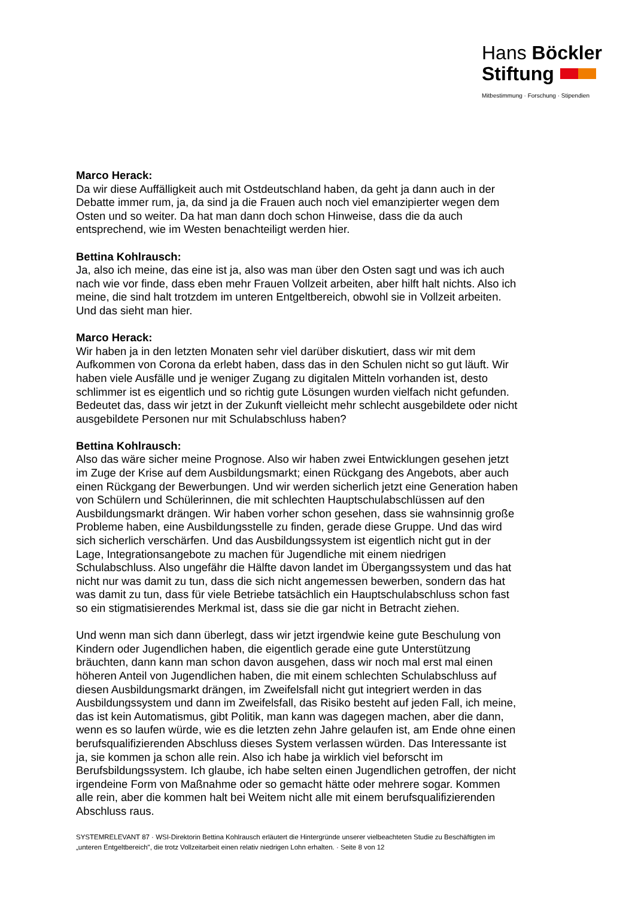Hans Böckler
Stiftung
Mitbestimmung · Forschung · Stipendien
Marco Herack:
Da wir diese Auffälligkeit auch mit Ostdeutschland haben, da geht ja dann auch in der Debatte immer rum, ja, da sind ja die Frauen auch noch viel emanzipierter wegen dem Osten und so weiter. Da hat man dann doch schon Hinweise, dass die da auch entsprechend, wie im Westen benachteiligt werden hier.
Bettina Kohlrausch:
Ja, also ich meine, das eine ist ja, also was man über den Osten sagt und was ich auch nach wie vor finde, dass eben mehr Frauen Vollzeit arbeiten, aber hilft halt nichts. Also ich meine, die sind halt trotzdem im unteren Entgeltbereich, obwohl sie in Vollzeit arbeiten. Und das sieht man hier.
Marco Herack:
Wir haben ja in den letzten Monaten sehr viel darüber diskutiert, dass wir mit dem Aufkommen von Corona da erlebt haben, dass das in den Schulen nicht so gut läuft. Wir haben viele Ausfälle und je weniger Zugang zu digitalen Mitteln vorhanden ist, desto schlimmer ist es eigentlich und so richtig gute Lösungen wurden vielfach nicht gefunden. Bedeutet das, dass wir jetzt in der Zukunft vielleicht mehr schlecht ausgebildete oder nicht ausgebildete Personen nur mit Schulabschluss haben?
Bettina Kohlrausch:
Also das wäre sicher meine Prognose. Also wir haben zwei Entwicklungen gesehen jetzt im Zuge der Krise auf dem Ausbildungsmarkt; einen Rückgang des Angebots, aber auch einen Rückgang der Bewerbungen. Und wir werden sicherlich jetzt eine Generation haben von Schülern und Schülerinnen, die mit schlechten Hauptschulabschlüssen auf den Ausbildungsmarkt drängen. Wir haben vorher schon gesehen, dass sie wahnsinnig große Probleme haben, eine Ausbildungsstelle zu finden, gerade diese Gruppe. Und das wird sich sicherlich verschärfen. Und das Ausbildungssystem ist eigentlich nicht gut in der Lage, Integrationsangebote zu machen für Jugendliche mit einem niedrigen Schulabschluss. Also ungefähr die Hälfte davon landet im Übergangssystem und das hat nicht nur was damit zu tun, dass die sich nicht angemessen bewerben, sondern das hat was damit zu tun, dass für viele Betriebe tatsächlich ein Hauptschulabschluss schon fast so ein stigmatisierendes Merkmal ist, dass sie die gar nicht in Betracht ziehen.
Und wenn man sich dann überlegt, dass wir jetzt irgendwie keine gute Beschulung von Kindern oder Jugendlichen haben, die eigentlich gerade eine gute Unterstützung bräuchten, dann kann man schon davon ausgehen, dass wir noch mal erst mal einen höheren Anteil von Jugendlichen haben, die mit einem schlechten Schulabschluss auf diesen Ausbildungsmarkt drängen, im Zweifelsfall nicht gut integriert werden in das Ausbildungssystem und dann im Zweifelsfall, das Risiko besteht auf jeden Fall, ich meine, das ist kein Automatismus, gibt Politik, man kann was dagegen machen, aber die dann, wenn es so laufen würde, wie es die letzten zehn Jahre gelaufen ist, am Ende ohne einen berufsqualifizierenden Abschluss dieses System verlassen würden. Das Interessante ist ja, sie kommen ja schon alle rein. Also ich habe ja wirklich viel beforscht im Berufsbildungssystem. Ich glaube, ich habe selten einen Jugendlichen getroffen, der nicht irgendeine Form von Maßnahme oder so gemacht hätte oder mehrere sogar. Kommen alle rein, aber die kommen halt bei Weitem nicht alle mit einem berufsqualifizierenden Abschluss raus.
SYSTEMRELEVANT 87 · WSI-Direktorin Bettina Kohlrausch erläutert die Hintergründe unserer vielbeachteten Studie zu Beschäftigten im „unteren Entgeltbereich", die trotz Vollzeitarbeit einen relativ niedrigen Lohn erhalten. · Seite 8 von 12